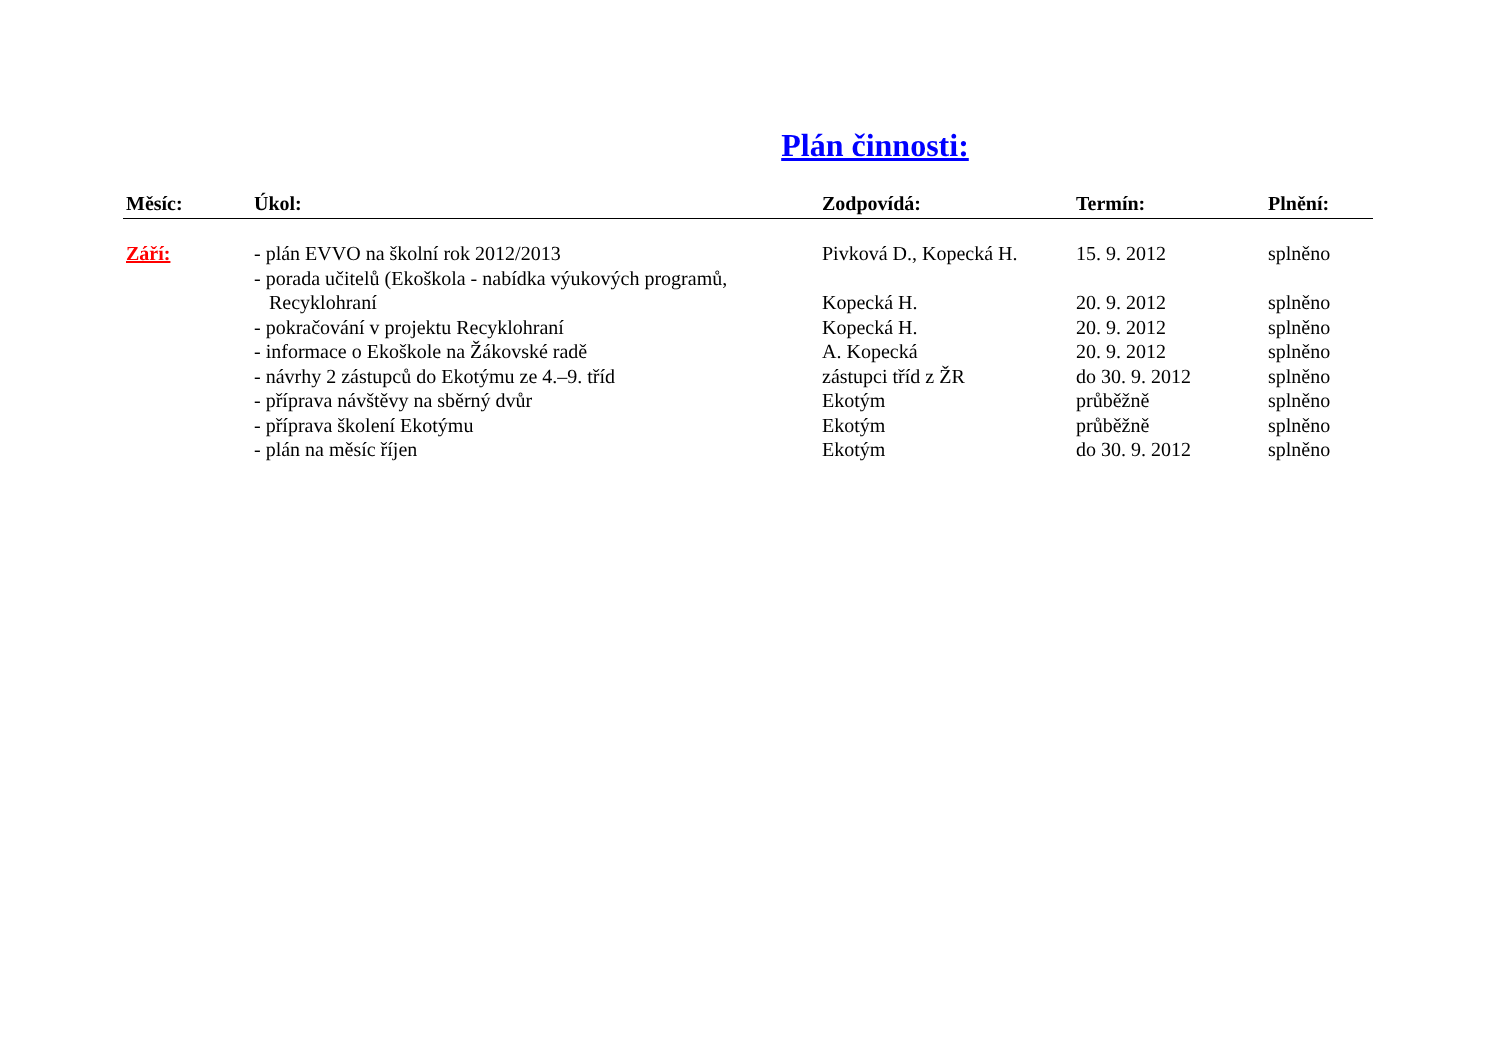Plán činnosti:
| Měsíc: | Úkol: | Zodpovídá: | Termín: | Plnění: |
| --- | --- | --- | --- | --- |
| Září: | - plán EVVO na školní rok 2012/2013 | Pivková D., Kopecká H. | 15. 9. 2012 | splněno |
| | - porada učitelů (Ekoškola - nabídka výukových programů, Recyklohraní | Kopecká H. | 20. 9. 2012 | splněno |
| | - pokračování v projektu Recyklohraní | Kopecká H. | 20. 9. 2012 | splněno |
| | - informace o Ekoškole na Žákovské radě | A. Kopecká | 20. 9. 2012 | splněno |
| | - návrhy 2 zástupců do Ekotýmu ze 4.–9. tříd | zástupci tříd z ŽR | do 30. 9. 2012 | splněno |
| | - příprava návštěvy na sběrný dvůr | Ekotým | průběžně | splněno |
| | - příprava školení Ekotýmu | Ekotým | průběžně | splněno |
| | - plán na měsíc říjen | Ekotým | do 30. 9. 2012 | splněno |